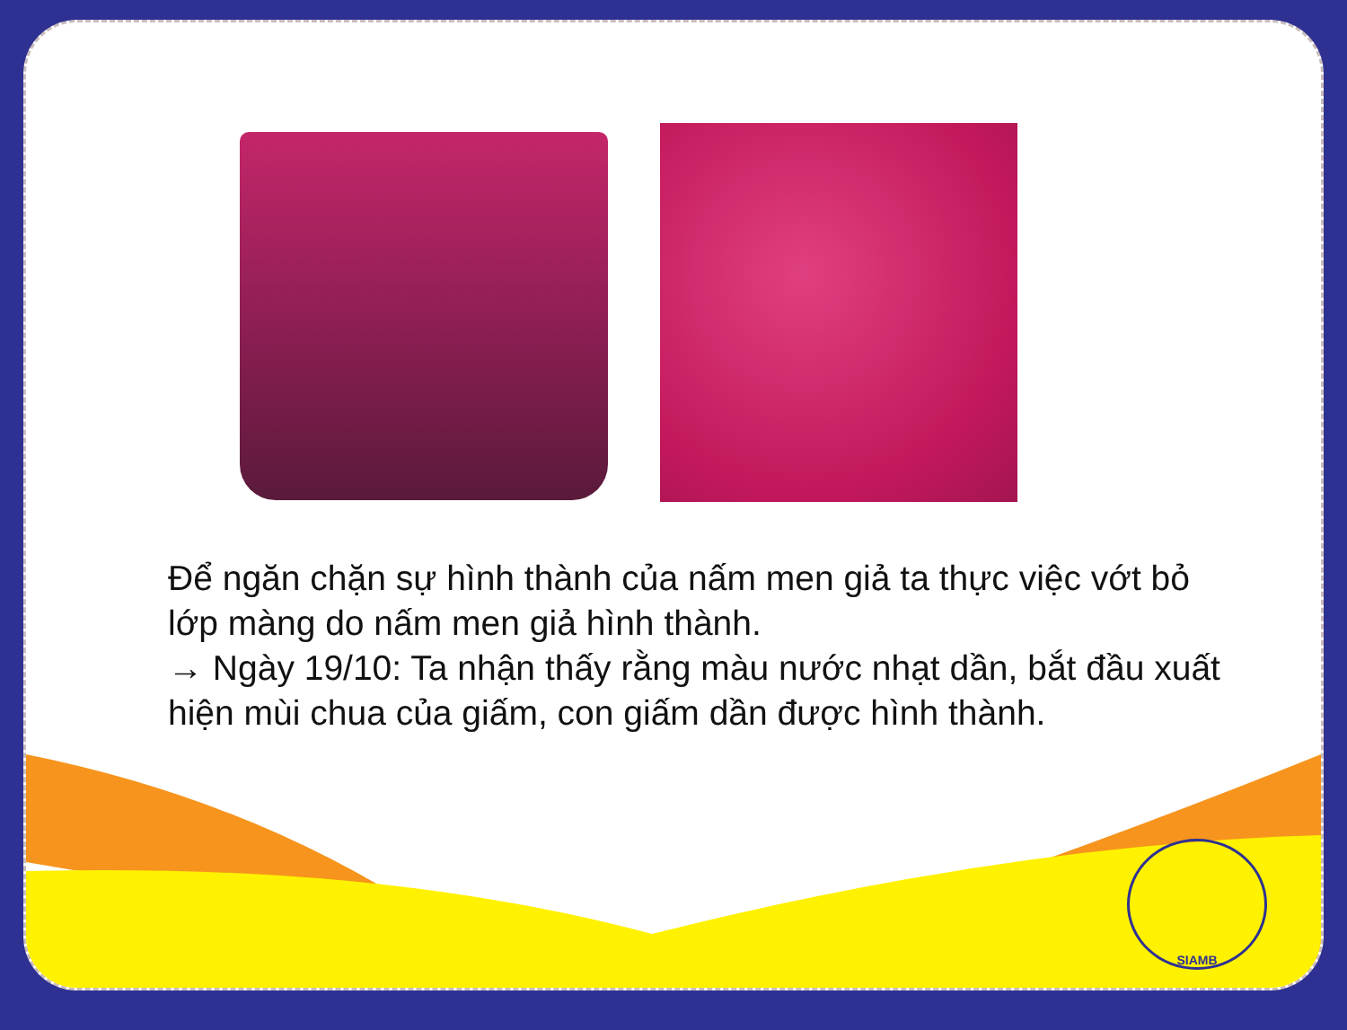Để ngăn chặn sự hình thành của nấm men giả ta thực việc vớt bỏ lớp màng do nấm men giả hình thành.
→ Ngày 19/10: Ta nhận thấy rằng màu nước nhạt dần, bắt đầu xuất hiện mùi chua của giấm, con giấm dần được hình thành.
SIAMB